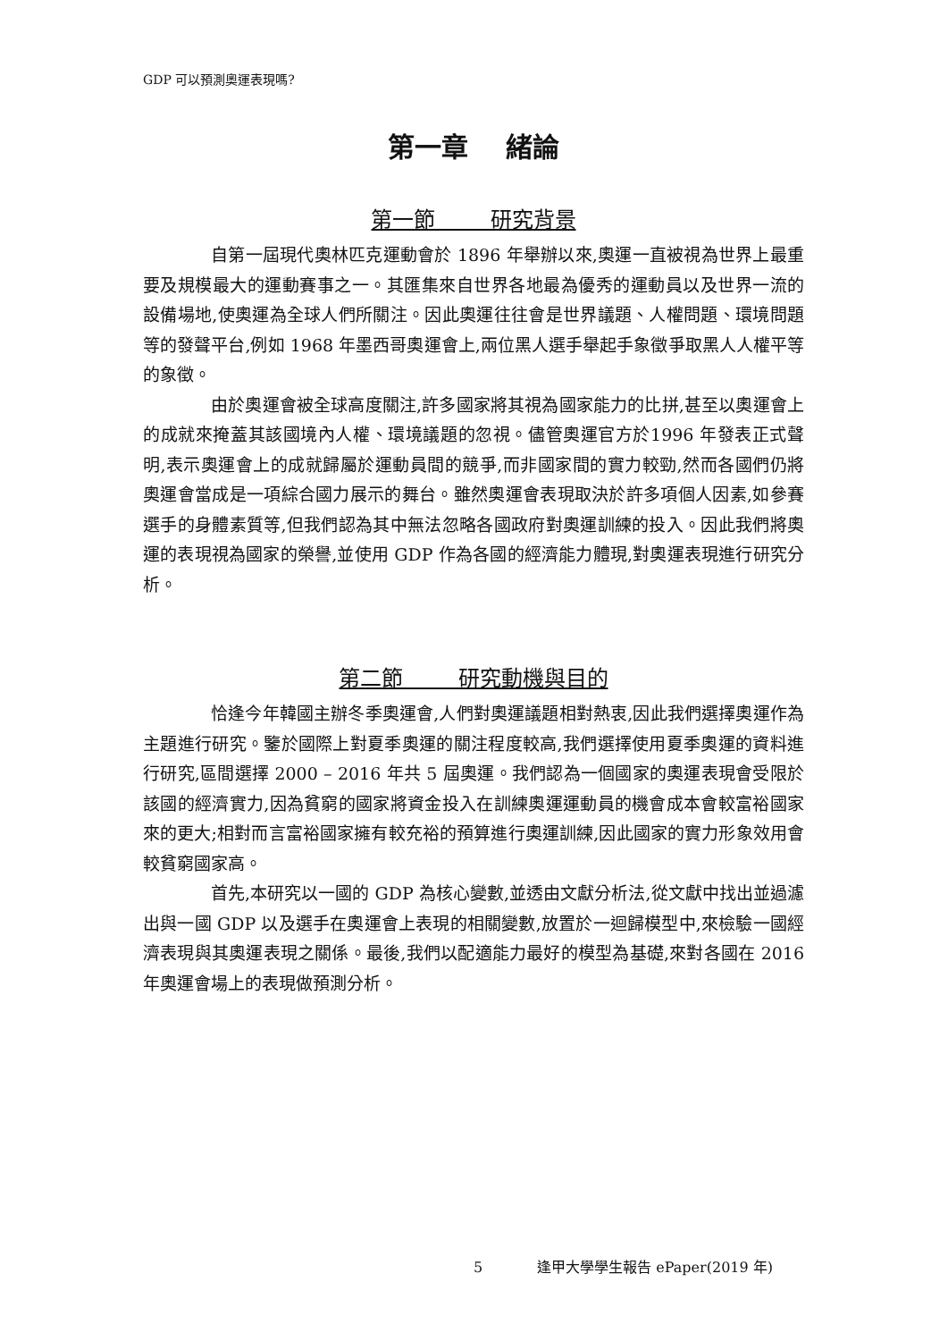GDP 可以預測奧運表現嗎?
第一章 緒論
第一節 研究背景
自第一屆現代奧林匹克運動會於 1896 年舉辦以來,奧運一直被視為世界上最重要及規模最大的運動賽事之一。其匯集來自世界各地最為優秀的運動員以及世界一流的設備場地,使奧運為全球人們所關注。因此奧運往往會是世界議題、人權問題、環境問題等的發聲平台,例如 1968 年墨西哥奧運會上,兩位黑人選手舉起手象徵爭取黑人人權平等的象徵。
由於奧運會被全球高度關注,許多國家將其視為國家能力的比拼,甚至以奧運會上的成就來掩蓋其該國境內人權、環境議題的忽視。儘管奧運官方於1996 年發表正式聲明,表示奧運會上的成就歸屬於運動員間的競爭,而非國家間的實力較勁,然而各國們仍將奧運會當成是一項綜合國力展示的舞台。雖然奧運會表現取決於許多項個人因素,如參賽選手的身體素質等,但我們認為其中無法忽略各國政府對奧運訓練的投入。因此我們將奧運的表現視為國家的榮譽,並使用 GDP 作為各國的經濟能力體現,對奧運表現進行研究分析。
第二節 研究動機與目的
恰逢今年韓國主辦冬季奧運會,人們對奧運議題相對熱衷,因此我們選擇奧運作為主題進行研究。鑒於國際上對夏季奧運的關注程度較高,我們選擇使用夏季奧運的資料進行研究,區間選擇 2000 – 2016 年共 5 屆奧運。我們認為一個國家的奧運表現會受限於該國的經濟實力,因為貧窮的國家將資金投入在訓練奧運運動員的機會成本會較富裕國家來的更大;相對而言富裕國家擁有較充裕的預算進行奧運訓練,因此國家的實力形象效用會較貧窮國家高。
首先,本研究以一國的 GDP 為核心變數,並透由文獻分析法,從文獻中找出並過濾出與一國 GDP 以及選手在奧運會上表現的相關變數,放置於一迴歸模型中,來檢驗一國經濟表現與其奧運表現之關係。最後,我們以配適能力最好的模型為基礎,來對各國在 2016 年奧運會場上的表現做預測分析。
5 逢甲大學學生報告 ePaper(2019 年)